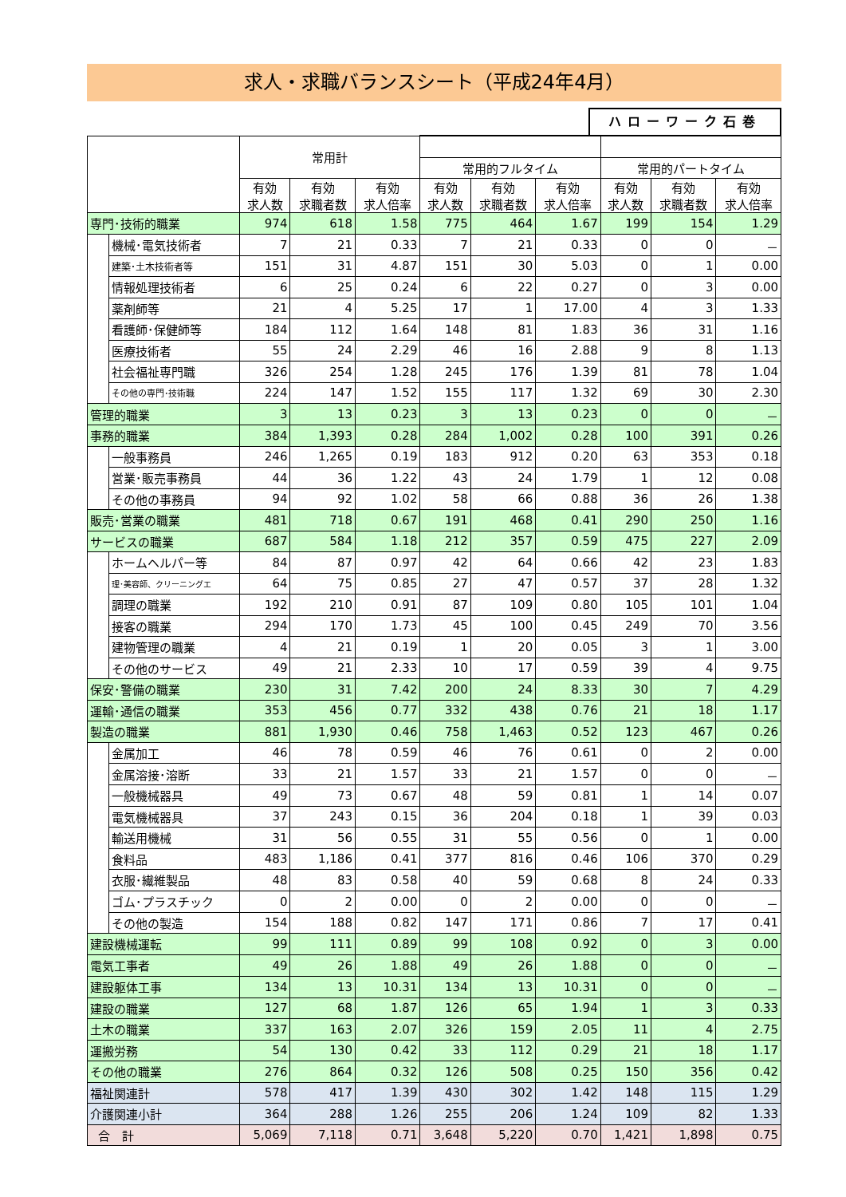求人・求職バランスシート（平成24年4月）
ハローワーク石巻
| | | 常用計 | | | | | | | | |
| --- | --- | --- | --- | --- | --- | --- | --- | --- | --- | --- |
| | | | | | 常用的フルタイム | | | 常用的パートタイム | | |
| | | 有効 求人数 | 有効 求職者数 | 有効 求人倍率 | 有効 求人数 | 有効 求職者数 | 有効 求人倍率 | 有効 求人数 | 有効 求職者数 | 有効 求人倍率 |
| 専門･技術的職業 | | 974 | 618 | 1.58 | 775 | 464 | 1.67 | 199 | 154 | 1.29 |
| | 機械･電気技術者 | 7 | 21 | 0.33 | 7 | 21 | 0.33 | 0 | 0 | － |
| | 建築･土木技術者等 | 151 | 31 | 4.87 | 151 | 30 | 5.03 | 0 | 1 | 0.00 |
| | 情報処理技術者 | 6 | 25 | 0.24 | 6 | 22 | 0.27 | 0 | 3 | 0.00 |
| | 薬剤師等 | 21 | 4 | 5.25 | 17 | 1 | 17.00 | 4 | 3 | 1.33 |
| | 看護師･保健師等 | 184 | 112 | 1.64 | 148 | 81 | 1.83 | 36 | 31 | 1.16 |
| | 医療技術者 | 55 | 24 | 2.29 | 46 | 16 | 2.88 | 9 | 8 | 1.13 |
| | 社会福祉専門職 | 326 | 254 | 1.28 | 245 | 176 | 1.39 | 81 | 78 | 1.04 |
| | その他の専門･技術職 | 224 | 147 | 1.52 | 155 | 117 | 1.32 | 69 | 30 | 2.30 |
| 管理的職業 | | 3 | 13 | 0.23 | 3 | 13 | 0.23 | 0 | 0 | － |
| 事務的職業 | | 384 | 1,393 | 0.28 | 284 | 1,002 | 0.28 | 100 | 391 | 0.26 |
| | 一般事務員 | 246 | 1,265 | 0.19 | 183 | 912 | 0.20 | 63 | 353 | 0.18 |
| | 営業･販売事務員 | 44 | 36 | 1.22 | 43 | 24 | 1.79 | 1 | 12 | 0.08 |
| | その他の事務員 | 94 | 92 | 1.02 | 58 | 66 | 0.88 | 36 | 26 | 1.38 |
| 販売･営業の職業 | | 481 | 718 | 0.67 | 191 | 468 | 0.41 | 290 | 250 | 1.16 |
| サービスの職業 | | 687 | 584 | 1.18 | 212 | 357 | 0.59 | 475 | 227 | 2.09 |
| | ホームヘルパー等 | 84 | 87 | 0.97 | 42 | 64 | 0.66 | 42 | 23 | 1.83 |
| | 理･美容師、クリーニングエ | 64 | 75 | 0.85 | 27 | 47 | 0.57 | 37 | 28 | 1.32 |
| | 調理の職業 | 192 | 210 | 0.91 | 87 | 109 | 0.80 | 105 | 101 | 1.04 |
| | 接客の職業 | 294 | 170 | 1.73 | 45 | 100 | 0.45 | 249 | 70 | 3.56 |
| | 建物管理の職業 | 4 | 21 | 0.19 | 1 | 20 | 0.05 | 3 | 1 | 3.00 |
| | その他のサービス | 49 | 21 | 2.33 | 10 | 17 | 0.59 | 39 | 4 | 9.75 |
| 保安･警備の職業 | | 230 | 31 | 7.42 | 200 | 24 | 8.33 | 30 | 7 | 4.29 |
| 運輸･通信の職業 | | 353 | 456 | 0.77 | 332 | 438 | 0.76 | 21 | 18 | 1.17 |
| 製造の職業 | | 881 | 1,930 | 0.46 | 758 | 1,463 | 0.52 | 123 | 467 | 0.26 |
| | 金属加工 | 46 | 78 | 0.59 | 46 | 76 | 0.61 | 0 | 2 | 0.00 |
| | 金属溶接･溶断 | 33 | 21 | 1.57 | 33 | 21 | 1.57 | 0 | 0 | － |
| | 一般機械器具 | 49 | 73 | 0.67 | 48 | 59 | 0.81 | 1 | 14 | 0.07 |
| | 電気機械器具 | 37 | 243 | 0.15 | 36 | 204 | 0.18 | 1 | 39 | 0.03 |
| | 輸送用機械 | 31 | 56 | 0.55 | 31 | 55 | 0.56 | 0 | 1 | 0.00 |
| | 食料品 | 483 | 1,186 | 0.41 | 377 | 816 | 0.46 | 106 | 370 | 0.29 |
| | 衣服･繊維製品 | 48 | 83 | 0.58 | 40 | 59 | 0.68 | 8 | 24 | 0.33 |
| | ゴム･プラスチック | 0 | 2 | 0.00 | 0 | 2 | 0.00 | 0 | 0 | － |
| | その他の製造 | 154 | 188 | 0.82 | 147 | 171 | 0.86 | 7 | 17 | 0.41 |
| 建設機械運転 | | 99 | 111 | 0.89 | 99 | 108 | 0.92 | 0 | 3 | 0.00 |
| 電気工事者 | | 49 | 26 | 1.88 | 49 | 26 | 1.88 | 0 | 0 | － |
| 建設躯体工事 | | 134 | 13 | 10.31 | 134 | 13 | 10.31 | 0 | 0 | － |
| 建設の職業 | | 127 | 68 | 1.87 | 126 | 65 | 1.94 | 1 | 3 | 0.33 |
| 土木の職業 | | 337 | 163 | 2.07 | 326 | 159 | 2.05 | 11 | 4 | 2.75 |
| 運搬労務 | | 54 | 130 | 0.42 | 33 | 112 | 0.29 | 21 | 18 | 1.17 |
| その他の職業 | | 276 | 864 | 0.32 | 126 | 508 | 0.25 | 150 | 356 | 0.42 |
| 福祉関連計 | | 578 | 417 | 1.39 | 430 | 302 | 1.42 | 148 | 115 | 1.29 |
| 介護関連小計 | | 364 | 288 | 1.26 | 255 | 206 | 1.24 | 109 | 82 | 1.33 |
| 合 計 | | 5,069 | 7,118 | 0.71 | 3,648 | 5,220 | 0.70 | 1,421 | 1,898 | 0.75 |